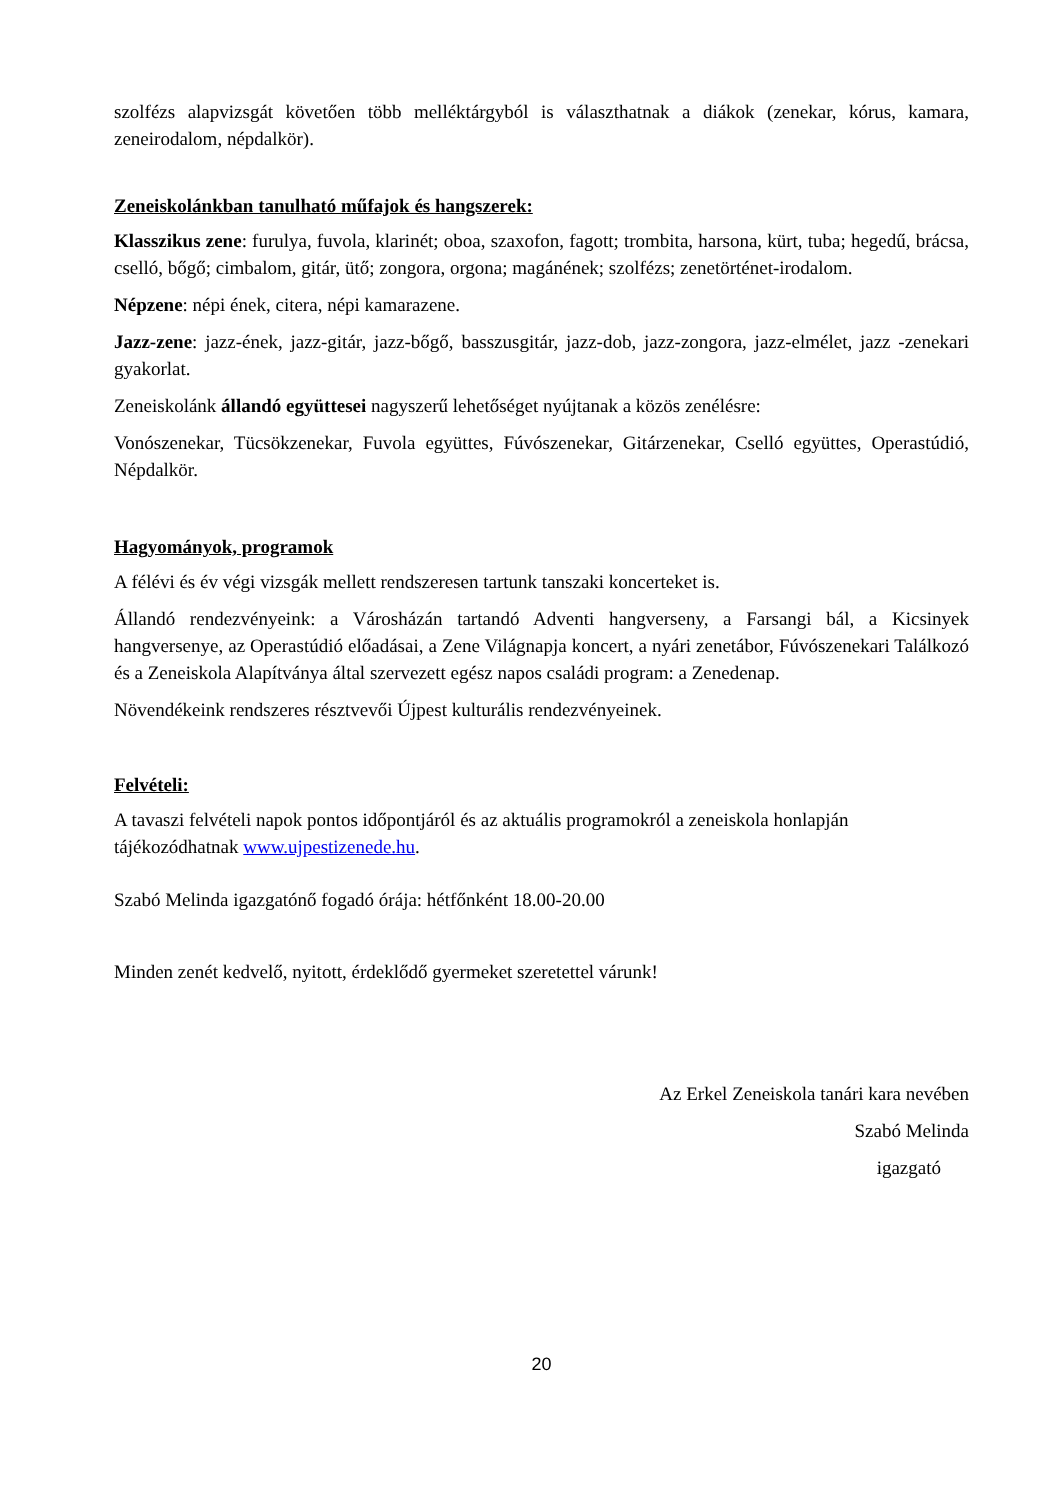szolfézs alapvizsgát követően több melléktárgyból is választhatnak a diákok (zenekar, kórus, kamara, zeneirodalom, népdalkör).
Zeneiskolánkban tanulható műfajok és hangszerek:
Klasszikus zene: furulya, fuvola, klarinét; oboa, szaxofon, fagott; trombita, harsona, kürt, tuba; hegedű, brácsa, cselló, bőgő; cimbalom, gitár, ütő; zongora, orgona; magánének; szolfézs; zenetörténet-irodalom.
Népzene: népi ének, citera, népi kamarazene.
Jazz-zene: jazz-ének, jazz-gitár, jazz-bőgő, basszusgitár, jazz-dob, jazz-zongora, jazz-elmélet, jazz -zenekari gyakorlat.
Zeneiskolánk állandó együttesei nagyszerű lehetőséget nyújtanak a közös zenélésre:
Vonószenekar, Tücsökzenekar, Fuvola együttes, Fúvószenekar, Gitárzenekar, Cselló együttes, Operastúdió, Népdalkör.
Hagyományok, programok
A félévi és év végi vizsgák mellett rendszeresen tartunk tanszaki koncerteket is.
Állandó rendezvényeink: a Városházán tartandó Adventi hangverseny, a Farsangi bál, a Kicsinyek hangversenye, az Operastúdió előadásai, a Zene Világnapja koncert, a nyári zenetábor, Fúvószenekari Találkozó és a Zeneiskola Alapítványa által szervezett egész napos családi program: a Zenedenap.
Növendékeink rendszeres résztvevői Újpest kulturális rendezvényeinek.
Felvételi:
A tavaszi felvételi napok pontos időpontjáról és az aktuális programokról a zeneiskola honlapján tájékozódhatnak www.ujpestizenede.hu.
Szabó Melinda igazgatónő fogadó órája: hétfőnként 18.00-20.00
Minden zenét kedvelő, nyitott, érdeklődő gyermeket szeretettel várunk!
Az Erkel Zeneiskola tanári kara nevében
Szabó Melinda
igazgató
20